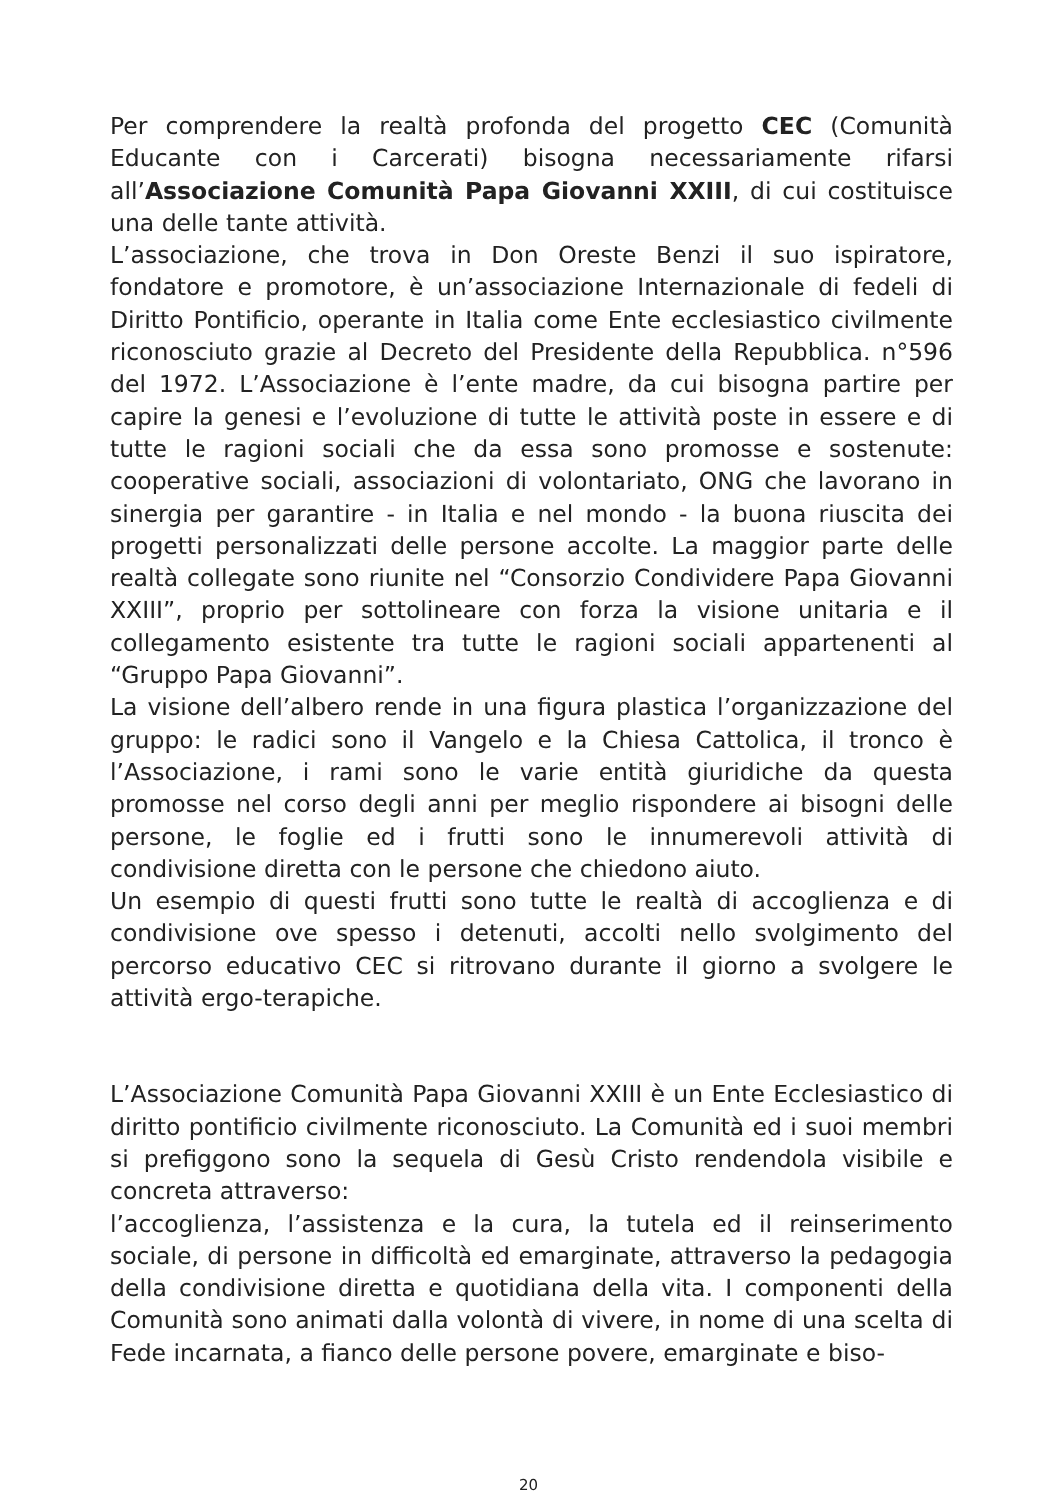Per comprendere la realtà profonda del progetto CEC (Comunità Educante con i Carcerati) bisogna necessariamente rifarsi all’Associazione Comunità Papa Giovanni XXIII, di cui costituisce una delle tante attività.
L’associazione, che trova in Don Oreste Benzi il suo ispiratore, fondatore e promotore, è un’associazione Internazionale di fedeli di Diritto Pontificio, operante in Italia come Ente ecclesiastico civilmente riconosciuto grazie al Decreto del Presidente della Repubblica. n°596 del 1972. L’Associazione è l’ente madre, da cui bisogna partire per capire la genesi e l’evoluzione di tutte le attività poste in essere e di tutte le ragioni sociali che da essa sono promosse e sostenute: cooperative sociali, associazioni di volontariato, ONG che lavorano in sinergia per garantire - in Italia e nel mondo - la buona riuscita dei progetti personalizzati delle persone accolte. La maggior parte delle realtà collegate sono riunite nel “Consorzio Condividere Papa Giovanni XXIII”, proprio per sottolineare con forza la visione unitaria e il collegamento esistente tra tutte le ragioni sociali appartenenti al “Gruppo Papa Giovanni”.
La visione dell’albero rende in una figura plastica l’organizzazione del gruppo: le radici sono il Vangelo e la Chiesa Cattolica, il tronco è l’Associazione, i rami sono le varie entità giuridiche da questa promosse nel corso degli anni per meglio rispondere ai bisogni delle persone, le foglie ed i frutti sono le innumerevoli attività di condivisione diretta con le persone che chiedono aiuto.
Un esempio di questi frutti sono tutte le realtà di accoglienza e di condivisione ove spesso i detenuti, accolti nello svolgimento del percorso educativo CEC si ritrovano durante il giorno a svolgere le attività ergo-terapiche.
L’Associazione Comunità Papa Giovanni XXIII è un Ente Ecclesiastico di diritto pontificio civilmente riconosciuto. La Comunità ed i suoi membri si prefiggono sono la sequela di Gesù Cristo rendendola visibile e concreta attraverso:
l’accoglienza, l’assistenza e la cura, la tutela ed il reinserimento sociale, di persone in difficoltà ed emarginate, attraverso la pedagogia della condivisione diretta e quotidiana della vita. I componenti della Comunità sono animati dalla volontà di vivere, in nome di una scelta di Fede incarnata, a fianco delle persone povere, emarginate e biso-
20